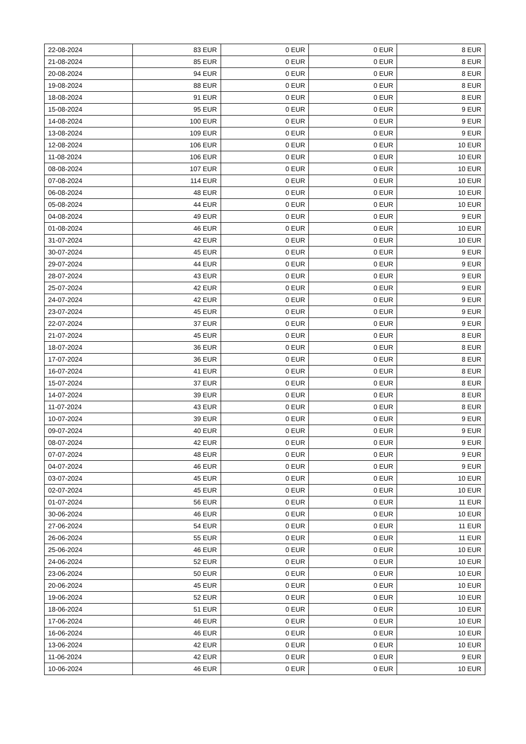| 22-08-2024 | 83 EUR | 0 EUR | 0 EUR | 8 EUR |
| 21-08-2024 | 85 EUR | 0 EUR | 0 EUR | 8 EUR |
| 20-08-2024 | 94 EUR | 0 EUR | 0 EUR | 8 EUR |
| 19-08-2024 | 88 EUR | 0 EUR | 0 EUR | 8 EUR |
| 18-08-2024 | 91 EUR | 0 EUR | 0 EUR | 8 EUR |
| 15-08-2024 | 95 EUR | 0 EUR | 0 EUR | 9 EUR |
| 14-08-2024 | 100 EUR | 0 EUR | 0 EUR | 9 EUR |
| 13-08-2024 | 109 EUR | 0 EUR | 0 EUR | 9 EUR |
| 12-08-2024 | 106 EUR | 0 EUR | 0 EUR | 10 EUR |
| 11-08-2024 | 106 EUR | 0 EUR | 0 EUR | 10 EUR |
| 08-08-2024 | 107 EUR | 0 EUR | 0 EUR | 10 EUR |
| 07-08-2024 | 114 EUR | 0 EUR | 0 EUR | 10 EUR |
| 06-08-2024 | 48 EUR | 0 EUR | 0 EUR | 10 EUR |
| 05-08-2024 | 44 EUR | 0 EUR | 0 EUR | 10 EUR |
| 04-08-2024 | 49 EUR | 0 EUR | 0 EUR | 9 EUR |
| 01-08-2024 | 46 EUR | 0 EUR | 0 EUR | 10 EUR |
| 31-07-2024 | 42 EUR | 0 EUR | 0 EUR | 10 EUR |
| 30-07-2024 | 45 EUR | 0 EUR | 0 EUR | 9 EUR |
| 29-07-2024 | 44 EUR | 0 EUR | 0 EUR | 9 EUR |
| 28-07-2024 | 43 EUR | 0 EUR | 0 EUR | 9 EUR |
| 25-07-2024 | 42 EUR | 0 EUR | 0 EUR | 9 EUR |
| 24-07-2024 | 42 EUR | 0 EUR | 0 EUR | 9 EUR |
| 23-07-2024 | 45 EUR | 0 EUR | 0 EUR | 9 EUR |
| 22-07-2024 | 37 EUR | 0 EUR | 0 EUR | 9 EUR |
| 21-07-2024 | 45 EUR | 0 EUR | 0 EUR | 8 EUR |
| 18-07-2024 | 36 EUR | 0 EUR | 0 EUR | 8 EUR |
| 17-07-2024 | 36 EUR | 0 EUR | 0 EUR | 8 EUR |
| 16-07-2024 | 41 EUR | 0 EUR | 0 EUR | 8 EUR |
| 15-07-2024 | 37 EUR | 0 EUR | 0 EUR | 8 EUR |
| 14-07-2024 | 39 EUR | 0 EUR | 0 EUR | 8 EUR |
| 11-07-2024 | 43 EUR | 0 EUR | 0 EUR | 8 EUR |
| 10-07-2024 | 39 EUR | 0 EUR | 0 EUR | 9 EUR |
| 09-07-2024 | 40 EUR | 0 EUR | 0 EUR | 9 EUR |
| 08-07-2024 | 42 EUR | 0 EUR | 0 EUR | 9 EUR |
| 07-07-2024 | 48 EUR | 0 EUR | 0 EUR | 9 EUR |
| 04-07-2024 | 46 EUR | 0 EUR | 0 EUR | 9 EUR |
| 03-07-2024 | 45 EUR | 0 EUR | 0 EUR | 10 EUR |
| 02-07-2024 | 45 EUR | 0 EUR | 0 EUR | 10 EUR |
| 01-07-2024 | 56 EUR | 0 EUR | 0 EUR | 11 EUR |
| 30-06-2024 | 46 EUR | 0 EUR | 0 EUR | 10 EUR |
| 27-06-2024 | 54 EUR | 0 EUR | 0 EUR | 11 EUR |
| 26-06-2024 | 55 EUR | 0 EUR | 0 EUR | 11 EUR |
| 25-06-2024 | 46 EUR | 0 EUR | 0 EUR | 10 EUR |
| 24-06-2024 | 52 EUR | 0 EUR | 0 EUR | 10 EUR |
| 23-06-2024 | 50 EUR | 0 EUR | 0 EUR | 10 EUR |
| 20-06-2024 | 45 EUR | 0 EUR | 0 EUR | 10 EUR |
| 19-06-2024 | 52 EUR | 0 EUR | 0 EUR | 10 EUR |
| 18-06-2024 | 51 EUR | 0 EUR | 0 EUR | 10 EUR |
| 17-06-2024 | 46 EUR | 0 EUR | 0 EUR | 10 EUR |
| 16-06-2024 | 46 EUR | 0 EUR | 0 EUR | 10 EUR |
| 13-06-2024 | 42 EUR | 0 EUR | 0 EUR | 10 EUR |
| 11-06-2024 | 42 EUR | 0 EUR | 0 EUR | 9 EUR |
| 10-06-2024 | 46 EUR | 0 EUR | 0 EUR | 10 EUR |